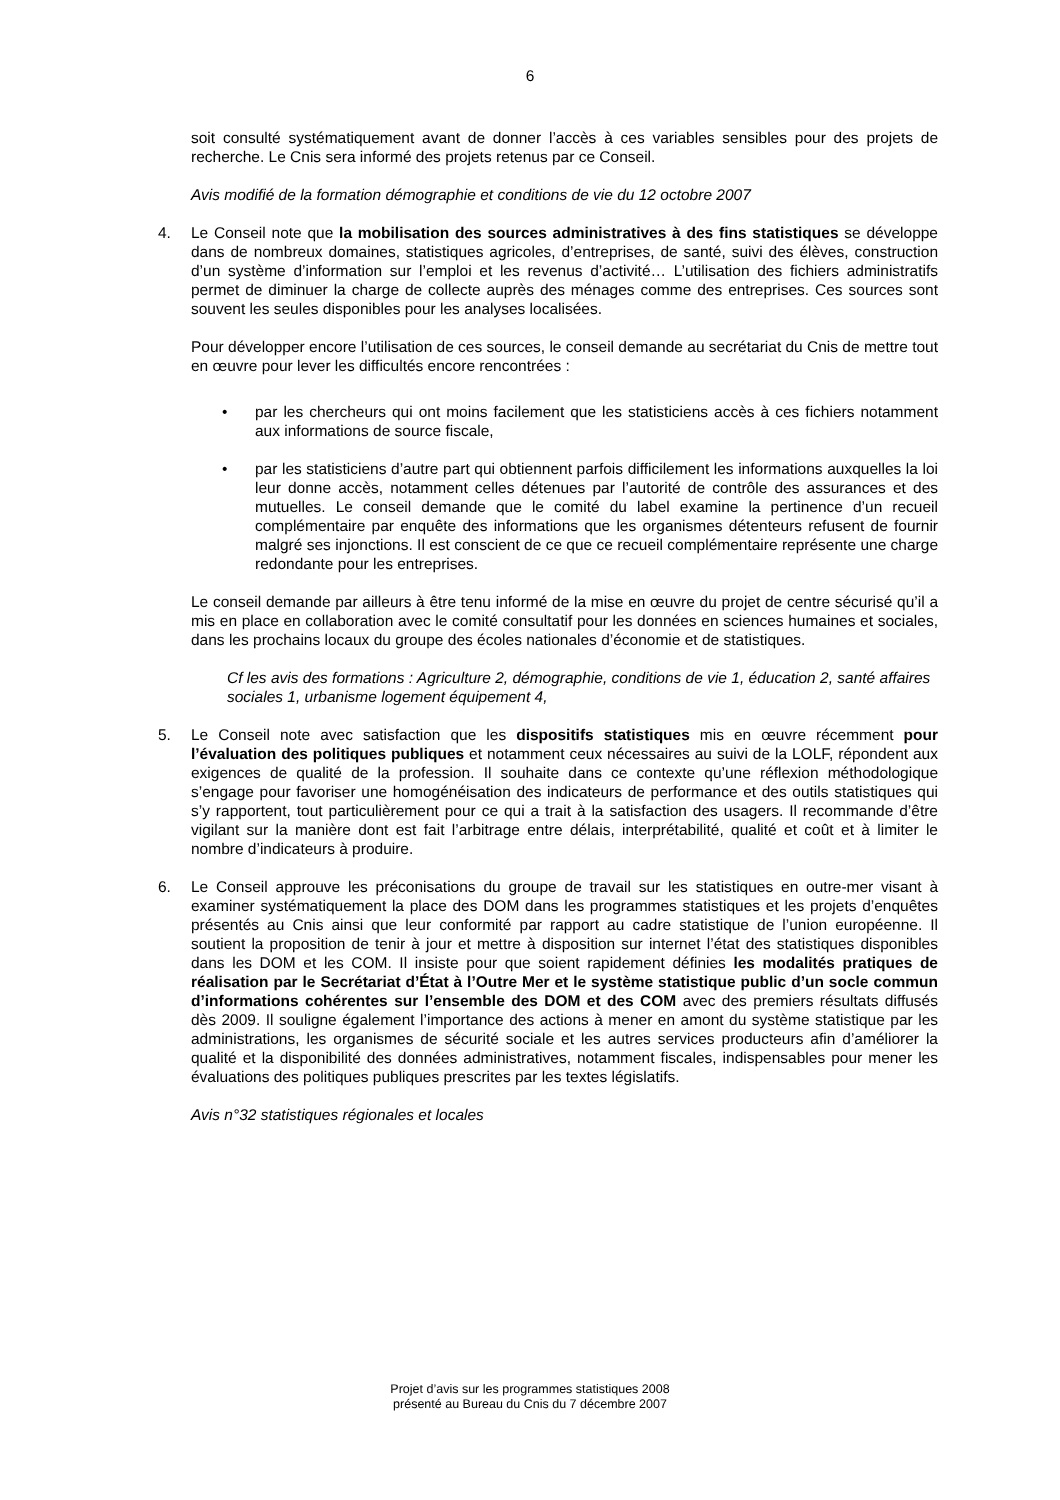6
soit consulté systématiquement avant de donner l’accès à ces variables sensibles pour des projets de recherche. Le Cnis sera informé des projets retenus par ce Conseil.
Avis modifié de la formation démographie et conditions de vie du 12 octobre 2007
4. Le Conseil note que la mobilisation des sources administratives à des fins statistiques se développe dans de nombreux domaines, statistiques agricoles, d’entreprises, de santé, suivi des élèves, construction d’un système d’information sur l’emploi et les revenus d’activité… L’utilisation des fichiers administratifs permet de diminuer la charge de collecte auprès des ménages comme des entreprises. Ces sources sont souvent les seules disponibles pour les analyses localisées.
Pour développer encore l’utilisation de ces sources, le conseil demande au secrétariat du Cnis de mettre tout en œuvre pour lever les difficultés encore rencontrées :
• par les chercheurs qui ont moins facilement que les statisticiens accès à ces fichiers notamment aux informations de source fiscale,
• par les statisticiens d’autre part qui obtiennent parfois difficilement les informations auxquelles la loi leur donne accès, notamment celles détenues par l’autorité de contrôle des assurances et des mutuelles. Le conseil demande que le comité du label examine la pertinence d’un recueil complémentaire par enquête des informations que les organismes détenteurs refusent de fournir malgré ses injonctions. Il est conscient de ce que ce recueil complémentaire représente une charge redondante pour les entreprises.
Le conseil demande par ailleurs à être tenu informé de la mise en œuvre du projet de centre sécurisé qu’il a mis en place en collaboration avec le comité consultatif pour les données en sciences humaines et sociales, dans les prochains locaux du groupe des écoles nationales d’économie et de statistiques.
Cf les avis des formations : Agriculture 2, démographie, conditions de vie 1, éducation 2, santé affaires sociales 1, urbanisme logement équipement 4,
5. Le Conseil note avec satisfaction que les dispositifs statistiques mis en œuvre récemment pour l’évaluation des politiques publiques et notamment ceux nécessaires au suivi de la LOLF, répondent aux exigences de qualité de la profession. Il souhaite dans ce contexte qu’une réflexion méthodologique s’engage pour favoriser une homogénéisation des indicateurs de performance et des outils statistiques qui s’y rapportent, tout particulièrement pour ce qui a trait à la satisfaction des usagers. Il recommande d’être vigilant sur la manière dont est fait l’arbitrage entre délais, interprétabilité, qualité et coût et à limiter le nombre d’indicateurs à produire.
6. Le Conseil approuve les préconisations du groupe de travail sur les statistiques en outre-mer visant à examiner systématiquement la place des DOM dans les programmes statistiques et les projets d’enquêtes présentés au Cnis ainsi que leur conformité par rapport au cadre statistique de l’union européenne. Il soutient la proposition de tenir à jour et mettre à disposition sur internet l’état des statistiques disponibles dans les DOM et les COM. Il insiste pour que soient rapidement définies les modalités pratiques de réalisation par le Secrétariat d’État à l’Outre Mer et le système statistique public d’un socle commun d’informations cohérentes sur l’ensemble des DOM et des COM avec des premiers résultats diffusés dès 2009. Il souligne également l’importance des actions à mener en amont du système statistique par les administrations, les organismes de sécurité sociale et les autres services producteurs afin d’améliorer la qualité et la disponibilité des données administratives, notamment fiscales, indispensables pour mener les évaluations des politiques publiques prescrites par les textes législatifs.
Avis n°32 statistiques régionales et locales
Projet d’avis sur les programmes statistiques 2008
présenté au Bureau du Cnis du 7 décembre 2007